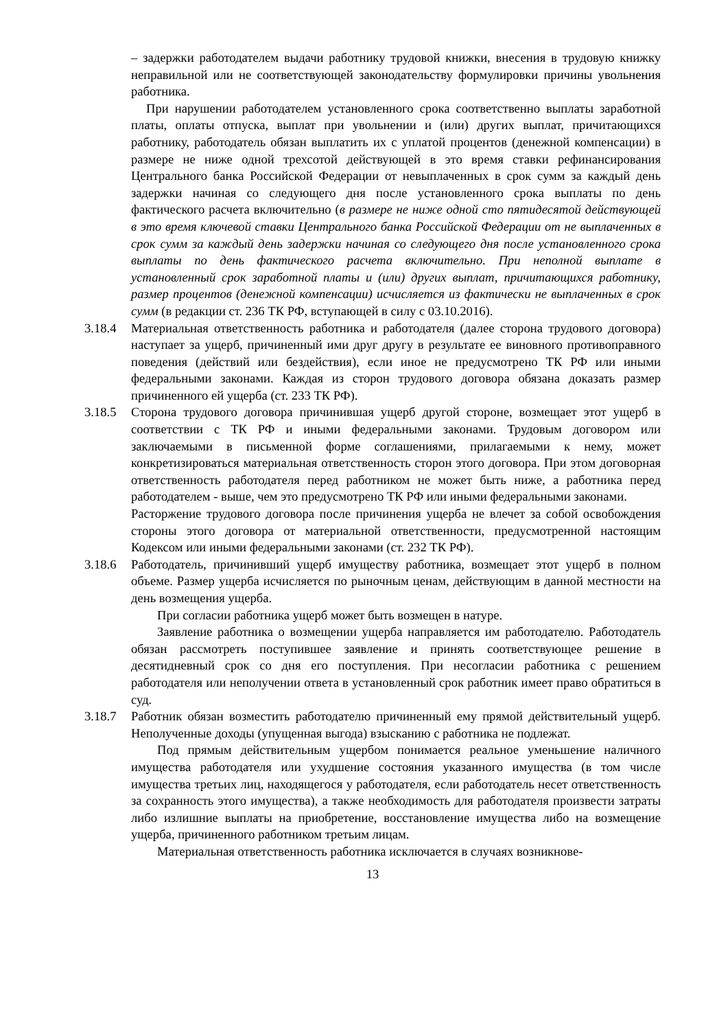– задержки работодателем выдачи работнику трудовой книжки, внесения в трудовую книжку неправильной или не соответствующей законодательству формулировки причины увольнения работника.
При нарушении работодателем установленного срока соответственно выплаты заработной платы, оплаты отпуска, выплат при увольнении и (или) других выплат, причитающихся работнику, работодатель обязан выплатить их с уплатой процентов (денежной компенсации) в размере не ниже одной трехсотой действующей в это время ставки рефинансирования Центрального банка Российской Федерации от невыплаченных в срок сумм за каждый день задержки начиная со следующего дня после установленного срока выплаты по день фактического расчета включительно (в размере не ниже одной сто пятидесятой действующей в это время ключевой ставки Центрального банка Российской Федерации от не выплаченных в срок сумм за каждый день задержки начиная со следующего дня после установленного срока выплаты по день фактического расчета включительно. При неполной выплате в установленный срок заработной платы и (или) других выплат, причитающихся работнику, размер процентов (денежной компенсации) исчисляется из фактически не выплаченных в срок сумм (в редакции ст. 236 ТК РФ, вступающей в силу с 03.10.2016).
3.18.4 Материальная ответственность работника и работодателя (далее сторона трудового договора) наступает за ущерб, причиненный ими друг другу в результате ее виновного противоправного поведения (действий или бездействия), если иное не предусмотрено ТК РФ или иными федеральными законами. Каждая из сторон трудового договора обязана доказать размер причиненного ей ущерба (ст. 233 ТК РФ).
3.18.5 Сторона трудового договора причинившая ущерб другой стороне, возмещает этот ущерб в соответствии с ТК РФ и иными федеральными законами. Трудовым договором или заключаемыми в письменной форме соглашениями, прилагаемыми к нему, может конкретизироваться материальная ответственность сторон этого договора. При этом договорная ответственность работодателя перед работником не может быть ниже, а работника перед работодателем - выше, чем это предусмотрено ТК РФ или иными федеральными законами.
Расторжение трудового договора после причинения ущерба не влечет за собой освобождения стороны этого договора от материальной ответственности, предусмотренной настоящим Кодексом или иными федеральными законами (ст. 232 ТК РФ).
3.18.6 Работодатель, причинивший ущерб имуществу работника, возмещает этот ущерб в полном объеме. Размер ущерба исчисляется по рыночным ценам, действующим в данной местности на день возмещения ущерба.
При согласии работника ущерб может быть возмещен в натуре.
Заявление работника о возмещении ущерба направляется им работодателю. Работодатель обязан рассмотреть поступившее заявление и принять соответствующее решение в десятидневный срок со дня его поступления. При несогласии работника с решением работодателя или неполучении ответа в установленный срок работник имеет право обратиться в суд.
3.18.7 Работник обязан возместить работодателю причиненный ему прямой действительный ущерб. Неполученные доходы (упущенная выгода) взысканию с работника не подлежат.
Под прямым действительным ущербом понимается реальное уменьшение наличного имущества работодателя или ухудшение состояния указанного имущества (в том числе имущества третьих лиц, находящегося у работодателя, если работодатель несет ответственность за сохранность этого имущества), а также необходимость для работодателя произвести затраты либо излишние выплаты на приобретение, восстановление имущества либо на возмещение ущерба, причиненного работником третьим лицам.
Материальная ответственность работника исключается в случаях возникнове-
13